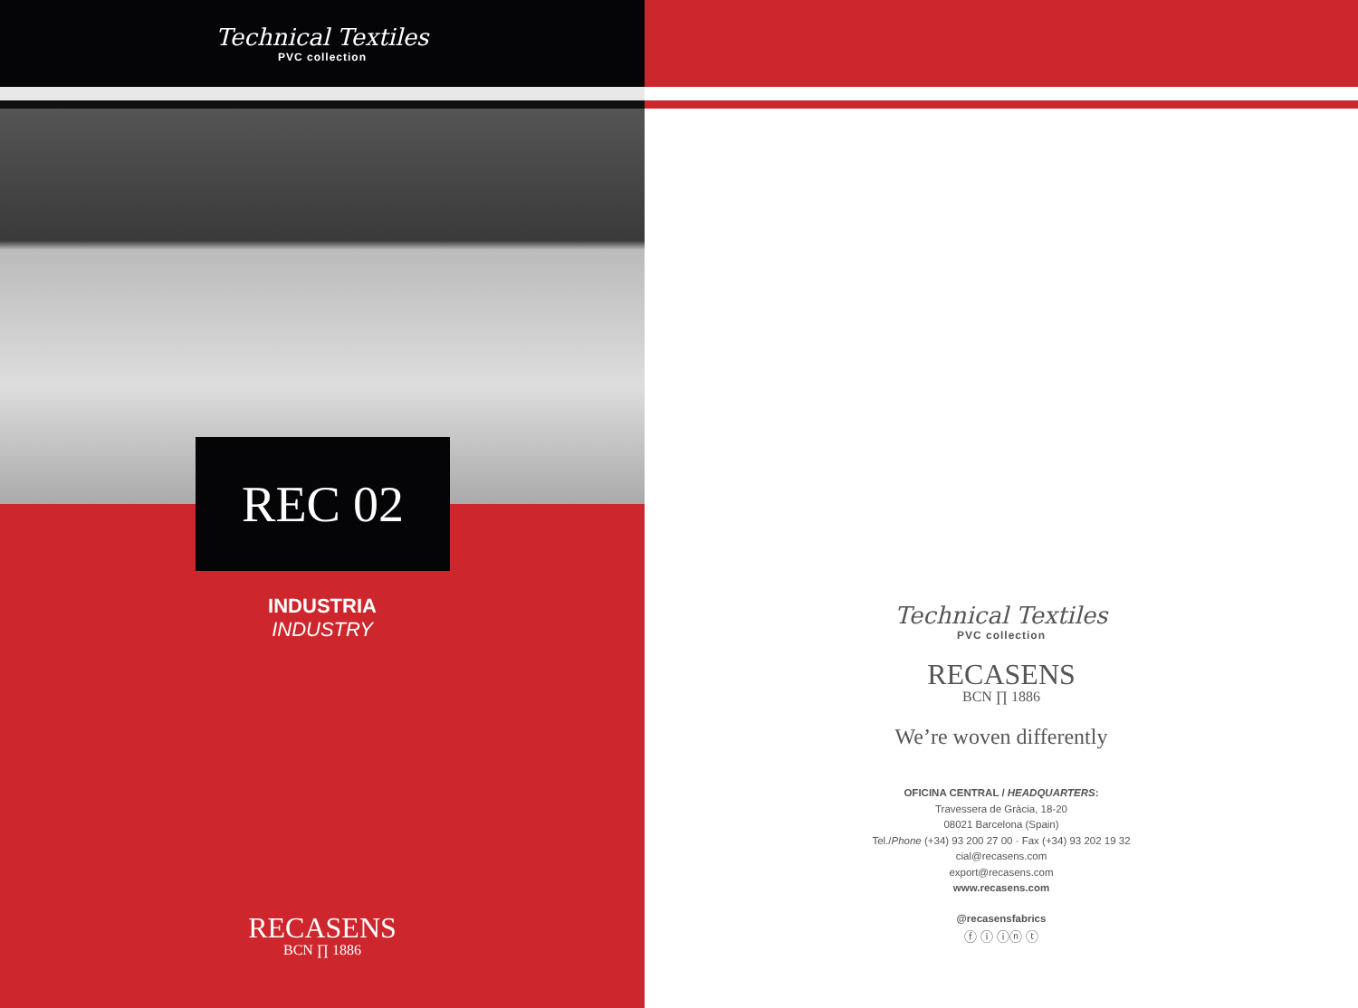Technical Textiles
PVC collection
REC 02
INDUSTRIA
INDUSTRY
RECASENS
BCN ∏ 1886
Technical Textiles
PVC collection
RECASENS
BCN ∏ 1886
We’re woven differently
OFICINA CENTRAL / HEADQUARTERS:
Travessera de Gràcia, 18-20
08021 Barcelona (Spain)
Tel./Phone (+34) 93 200 27 00 · Fax (+34) 93 202 19 32
cial@recasens.com
export@recasens.com
www.recasens.com
@recasensfabrics
ⓕ ⓘ ⓘⓝ ⓣ